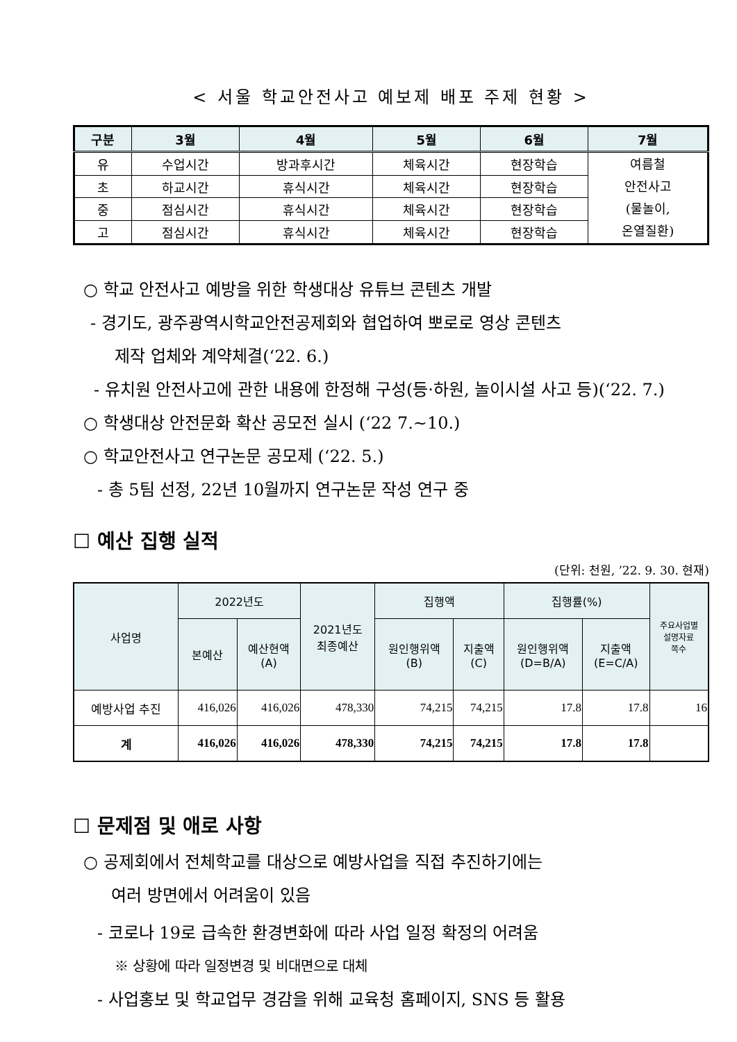< 서울 학교안전사고 예보제 배포 주제 현황 >
| 구분 | 3월 | 4월 | 5월 | 6월 | 7월 |
| --- | --- | --- | --- | --- | --- |
| 유 | 수업시간 | 방과후시간 | 체육시간 | 현장학습 | 여름철 안전사고 (물놀이, 온열질환) |
| 초 | 하교시간 | 휴식시간 | 체육시간 | 현장학습 | |
| 중 | 점심시간 | 휴식시간 | 체육시간 | 현장학습 | |
| 고 | 점심시간 | 휴식시간 | 체육시간 | 현장학습 | |
○ 학교 안전사고 예방을 위한 학생대상 유튜브 콘텐츠 개발
- 경기도, 광주광역시학교안전공제회와 협업하여 뽀로로 영상 콘텐츠
제작 업체와 계약체결(‘22. 6.)
- 유치원 안전사고에 관한 내용에 한정해 구성(등·하원, 놀이시설 사고 등)(‘22. 7.)
○ 학생대상 안전문화 확산 공모전 실시 (‘22 7.~10.)
○ 학교안전사고 연구논문 공모제 (‘22. 5.)
- 총 5팀 선정, 22년 10월까지 연구논문 작성 연구 중
☐ 예산 집행 실적
(단위: 천원, ’22. 9. 30. 현재)
| 사업명 | 2022년도 | | 2021년도 최종예산 | 집행액 | | 집행률(%) | | 주요사업별 설명자료 쪽수 |
| --- | --- | --- | --- | --- | --- | --- | --- | --- |
| | 본예산 | 예산현액 (A) | | 원인행위액 (B) | 지출액 (C) | 원인행위액 (D=B/A) | 지출액 (E=C/A) | |
| 예방사업 추진 | 416,026 | 416,026 | 478,330 | 74,215 | 74,215 | 17.8 | 17.8 | 16 |
| 계 | 416,026 | 416,026 | 478,330 | 74,215 | 74,215 | 17.8 | 17.8 | |
☐ 문제점 및 애로 사항
○ 공제회에서 전체학교를 대상으로 예방사업을 직접 추진하기에는
여러 방면에서 어려움이 있음
- 코로나 19로 급속한 환경변화에 따라 사업 일정 확정의 어려움
※ 상황에 따라 일정변경 및 비대면으로 대체
- 사업홍보 및 학교업무 경감을 위해 교육청 홈페이지, SNS 등 활용